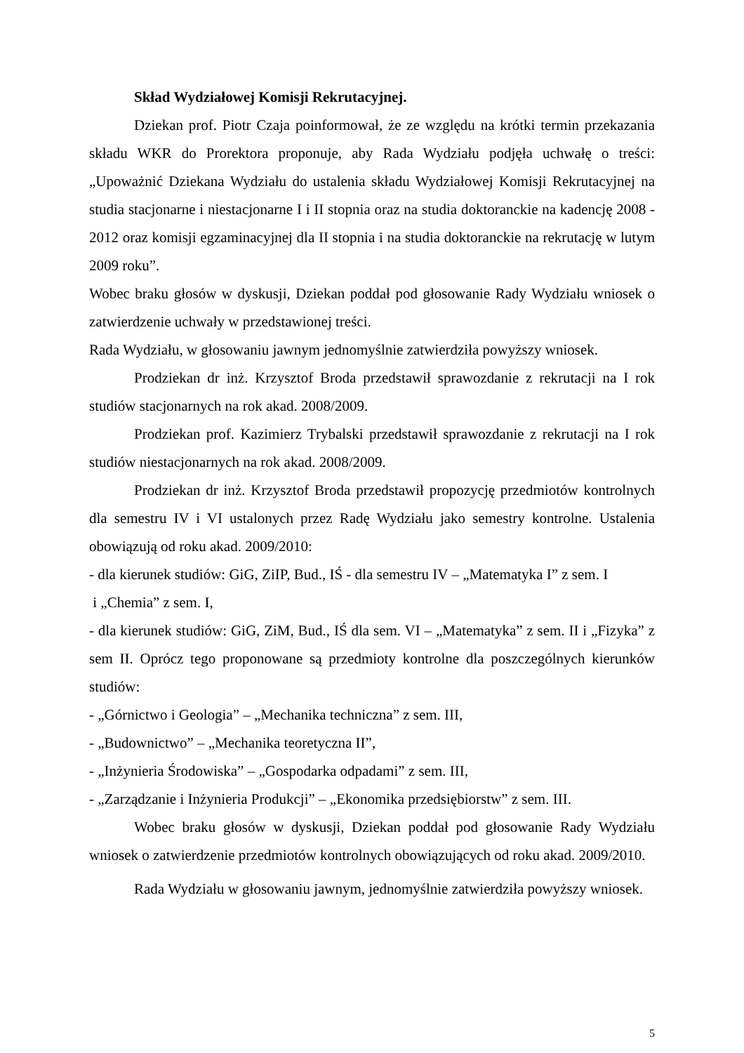Skład Wydziałowej Komisji Rekrutacyjnej.
Dziekan prof. Piotr Czaja poinformował, że ze względu na krótki termin przekazania składu WKR do Prorektora proponuje, aby Rada Wydziału podjęła uchwałę o treści: „Upoważnić Dziekana Wydziału do ustalenia składu Wydziałowej Komisji Rekrutacyjnej na studia stacjonarne i niestacjonarne I i II stopnia oraz na studia doktoranckie na kadencję 2008 - 2012 oraz komisji egzaminacyjnej dla II stopnia i na studia doktoranckie na rekrutację w lutym 2009 roku”.
Wobec braku głosów w dyskusji, Dziekan poddał pod głosowanie Rady Wydziału wniosek o zatwierdzenie uchwały w przedstawionej treści.
Rada Wydziału, w głosowaniu jawnym jednomyślnie zatwierdziła powyższy wniosek.
Prodziekan dr inż. Krzysztof Broda przedstawił sprawozdanie z rekrutacji na I rok studiów stacjonarnych na rok akad. 2008/2009.
Prodziekan prof. Kazimierz Trybalski przedstawił sprawozdanie z rekrutacji na I rok studiów niestacjonarnych na rok akad. 2008/2009.
Prodziekan dr inż. Krzysztof Broda przedstawił propozycję przedmiotów kontrolnych dla semestru IV i VI ustalonych przez Radę Wydziału jako semestry kontrolne. Ustalenia obowiązują od roku akad. 2009/2010:
- dla kierunek studiów: GiG, ZiIP, Bud., IŚ - dla semestru IV – „Matematyka I” z sem. I
i „Chemia” z sem. I,
- dla kierunek studiów: GiG, ZiM, Bud., IŚ dla sem. VI – „Matematyka” z sem. II i „Fizyka” z sem II. Oprócz tego proponowane są przedmioty kontrolne dla poszczególnych kierunków studiów:
- „Górnictwo i Geologia” – „Mechanika techniczna” z sem. III,
- „Budownictwo” – „Mechanika teoretyczna II”,
- „Inżynieria Środowiska” – „Gospodarka odpadami” z sem. III,
- „Zarządzanie i Inżynieria Produkcji” – „Ekonomika przedsiębiorstw” z sem. III.
Wobec braku głosów w dyskusji, Dziekan poddał pod głosowanie Rady Wydziału wniosek o zatwierdzenie przedmiotów kontrolnych obowiązujących od roku akad. 2009/2010.
Rada Wydziału w głosowaniu jawnym, jednomyślnie zatwierdziła powyższy wniosek.
5